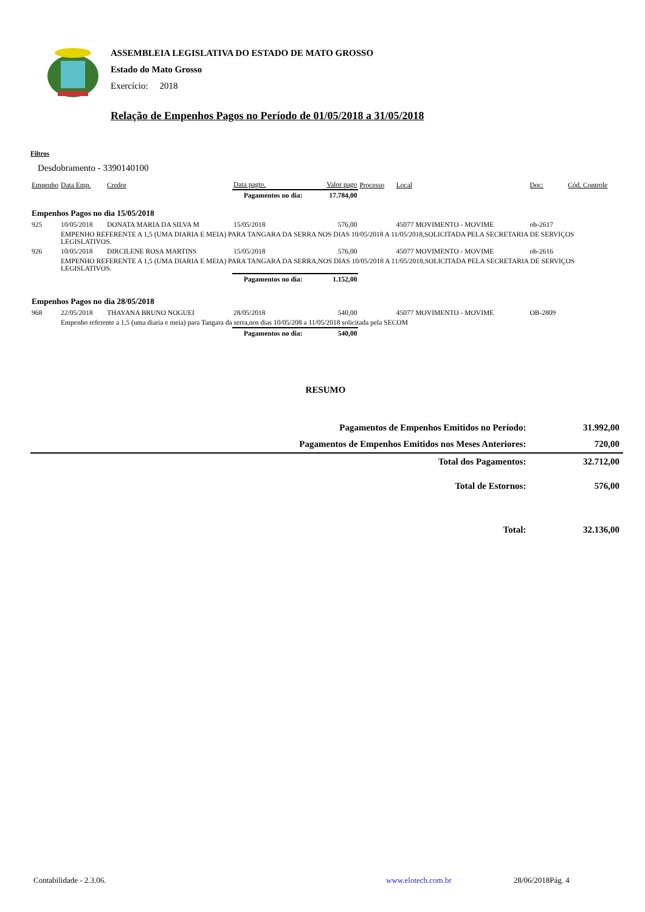ASSEMBLEIA LEGISLATIVA DO ESTADO DE MATO GROSSO
Estado do Mato Grosso
Exercício: 2018
Relação de Empenhos Pagos no Período de 01/05/2018 a 31/05/2018
Filtros
Desdobramento - 3390140100
| Empenho | Data Emp. | Credor | Data pagto. | Valor pago | Processo | Local | Doc: | Cód. Controle |
| --- | --- | --- | --- | --- | --- | --- | --- | --- |
| | | | Pagamentos no dia: | 17.784,00 | | | | |
| Empenhos Pagos no dia 15/05/2018 | | | | | | | | |
| 925 | 10/05/2018 | DONATA MARIA DA SILVA M | 15/05/2018 | 576,00 | | 45077 MOVIMENTO - MOVIME | ob-2617 | |
| | EMPENHO REFERENTE A 1,5 (UMA DIARIA E MEIA) PARA TANGARA DA SERRA NOS DIAS 10/05/2018 A 11/05/2018,SOLICITADA PELA SECRETARIA DE SERVIÇOS LEGISLATIVOS. | | | | | | | |
| 926 | 10/05/2018 | DIRCILENE ROSA MARTINS | 15/05/2018 | 576,00 | | 45077 MOVIMENTO - MOVIME | ob-2616 | |
| | EMPENHO REFERENTE A 1,5 (UMA DIARIA E MEIA) PARA TANGARA DA SERRA,NOS DIAS 10/05/2018 A 11/05/2018,SOLICITADA PELA SECRETARIA DE SERVIÇOS LEGISLATIVOS. | | | | | | | |
| | | | Pagamentos no dia: | 1.152,00 | | | | |
| Empenhos Pagos no dia 28/05/2018 | | | | | | | | |
| 968 | 22/05/2018 | THAYANA BRUNO NOGUEI | 28/05/2018 | 540,00 | | 45077 MOVIMENTO - MOVIME | OB-2809 | |
| | Empenho referente a 1,5 (uma diaria e meia) para Tangara da serra,nos dias 10/05/208 a 11/05/2018 solicitada pela SECOM | | | | | | | |
| | | | Pagamentos no dia: | 540,00 | | | | |
RESUMO
| Pagamentos de Empenhos Emitidos no Período: | 31.992,00 |
| Pagamentos de Empenhos Emitidos nos Meses Anteriores: | 720,00 |
| Total dos Pagamentos: | 32.712,00 |
| Total de Estornos: | 576,00 |
| Total: | 32.136,00 |
Contabilidade - 2.3.06. www.elotech.com.br 28/06/2018Pág. 4